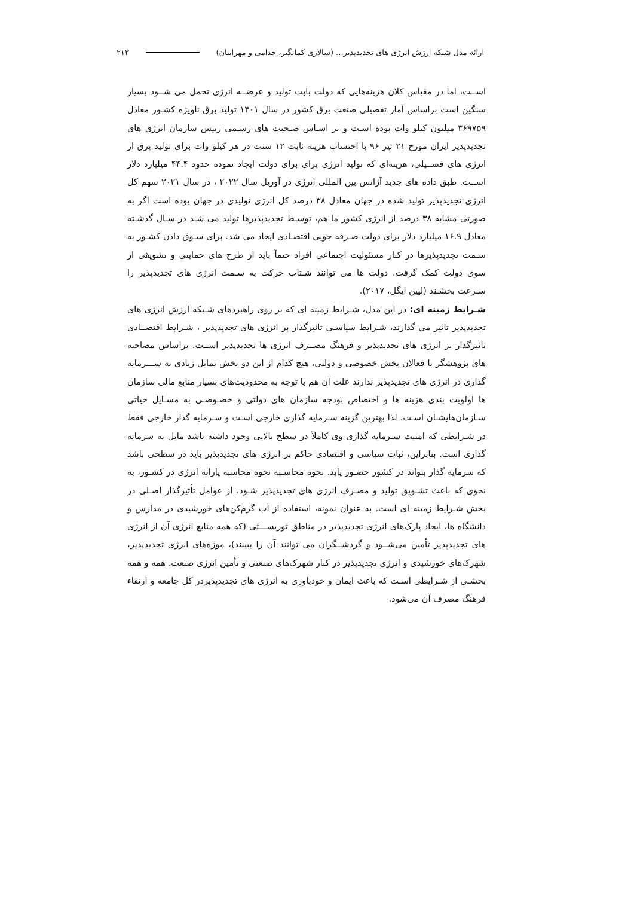ارائه مدل شبکه ارزش انرژی های تجدیدپذیر... (سالاری کمانگیر، خدامی و مهرابیان) ۲۱۳
اســت، اما در مقیاس کلان هزینه‌هایی که دولت بابت تولید و عرضــه انرژی تحمل می شــود بسیار سنگین است براساس آمار تفصیلی صنعت برق کشور در سال ۱۴۰۱ تولید برق ناویژه کشـور معادل ۳۶۹۷۵۹ میلیون کیلو وات بوده اسـت و بر اسـاس صـحبت های رسـمی رییس سازمان انرژی های تجدیدپذیر ایران مورخ ۲۱ تیر ۹۶ با احتساب هزینه ثابت ۱۲ سنت در هر کیلو وات برای تولید برق از انرژی های فســیلی، هزینه‌ای که تولید انرژی برای برای دولت ایجاد نموده حدود ۴۴.۴ میلیارد دلار اســت. طبق داده های جدید آژانس بین المللی انرژی در آوریل سال ۲۰۲۲ ، در سال ۲۰۲۱ سهم کل انرژی تجدیدپذیر تولید شده در جهان معادل ۳۸ درصد کل انرژی تولیدی در جهان بوده است اگر به صورتی مشابه ۳۸ درصد از انرژی کشور ما هم، توسـط تجدیدپذیرها تولید می شـد در سـال گذشـته معادل ۱۶.۹ میلیارد دلار برای دولت صـرفه جویی اقتصـادی ایجاد می شد. برای سـوق دادن کشـور به سـمت تجدیدپذیرها در کنار مسئولیت اجتماعی افراد حتماً باید از طرح های حمایتی و تشویقی از سوی دولت کمک گرفت. دولت ها می توانند شـتاب حرکت به سـمت انرژی های تجدیدپذیر را سـرعت بخشـند (لیین ایگل، ۲۰۱۷).
شـرایط زمینه ای: در این مدل، شـرایط زمینه ای که بر روی راهبردهای شـبکه ارزش انرژی های تجدیدپذیر تاثیر می گذارند، شـرایط سیاسـی تاثیرگذار بر انرژی های تجدیدپذیر ، شـرایط اقتصــادی تاثیرگذار بر انرژی های تجدیدپذیر و فرهنگ مصــرف انرژی ها تجدیدپذیر اســت. براساس مصاحبه های پژوهشگر با فعالان بخش خصوصی و دولتی، هیچ کدام از این دو بخش تمایل زیادی به ســـرمایه گذاری در انرژی های تجدیدپذیر ندارند علت آن هم با توجه به محدودیت‌های بسیار منابع مالی سازمان ها اولویت بندی هزینه ها و اختصاص بودجه سازمان های دولتی و خصـوصـی به مسـایل حیاتی سـازمان‌هایشـان اسـت. لذا بهترین گزینه سـرمایه گذاری خارجی اسـت و سـرمایه گذار خارجی فقط در شـرایطی که امنیت سـرمایه گذاری وی کاملاً در سطح بالایی وجود داشته باشد مایل به سرمایه گذاری است. بنابراین، ثبات سیاسی و اقتصادی حاکم بر انرژی های تجدیدپذیر باید در سطحی باشد که سرمایه گذار بتواند در کشور حضـور یابد. نحوه محاسـبه نحوه محاسبه یارانه انرژی در کشـور، به نحوی که باعث تشـویق تولید و مصـرف انرژی های تجدیدپذیر شـود، از عوامل تأثیرگذار اصـلی در بخش شـرایط زمینه ای است. به عنوان نمونه، استفاده از آب گرم‌کن‌های خورشیدی در مدارس و دانشگاه ها، ایجاد پارک‌های انرژی تجدیدپذیر در مناطق توریســـتی (که همه منابع انرژی آن از انرژی های تجدیدپذیر تأمین می‌شــود و گردشــگران می توانند آن را ببینند)، موزه‌های انرژی تجدیدپذیر، شهرک‌های خورشیدی و انرژی تجدیدپذیر در کنار شهرک‌های صنعتی و تأمین انرژی صنعت، همه و همه بخشـی از شـرایطی اسـت که باعث ایمان و خودباوری به انرژی های تجدیدپذیردر کل جامعه و ارتقاء فرهنگ مصرف آن می‌شود.